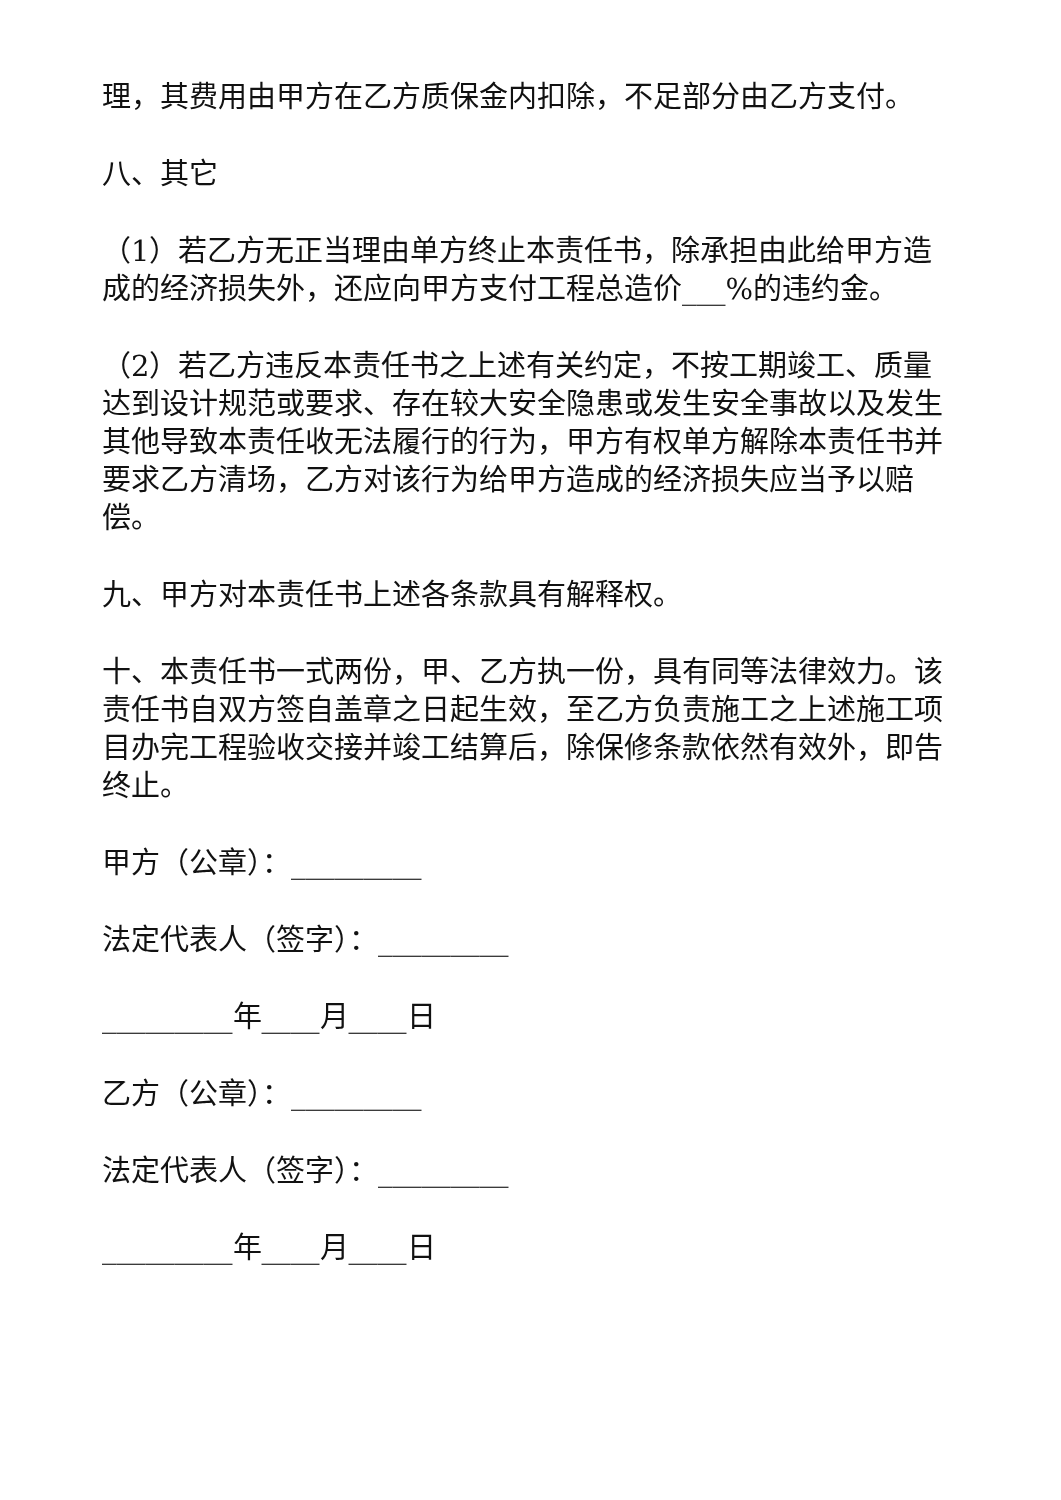理，其费用由甲方在乙方质保金内扣除，不足部分由乙方支付。
八、其它
（1）若乙方无正当理由单方终止本责任书，除承担由此给甲方造成的经济损失外，还应向甲方支付工程总造价___%的违约金。
（2）若乙方违反本责任书之上述有关约定，不按工期竣工、质量达到设计规范或要求、存在较大安全隐患或发生安全事故以及发生其他导致本责任收无法履行的行为，甲方有权单方解除本责任书并要求乙方清场，乙方对该行为给甲方造成的经济损失应当予以赔偿。
九、甲方对本责任书上述各条款具有解释权。
十、本责任书一式两份，甲、乙方执一份，具有同等法律效力。该责任书自双方签自盖章之日起生效，至乙方负责施工之上述施工项目办完工程验收交接并竣工结算后，除保修条款依然有效外，即告终止。
甲方（公章）：_________
法定代表人（签字）：_________
_________年____月____日
乙方（公章）：_________
法定代表人（签字）：_________
_________年____月____日